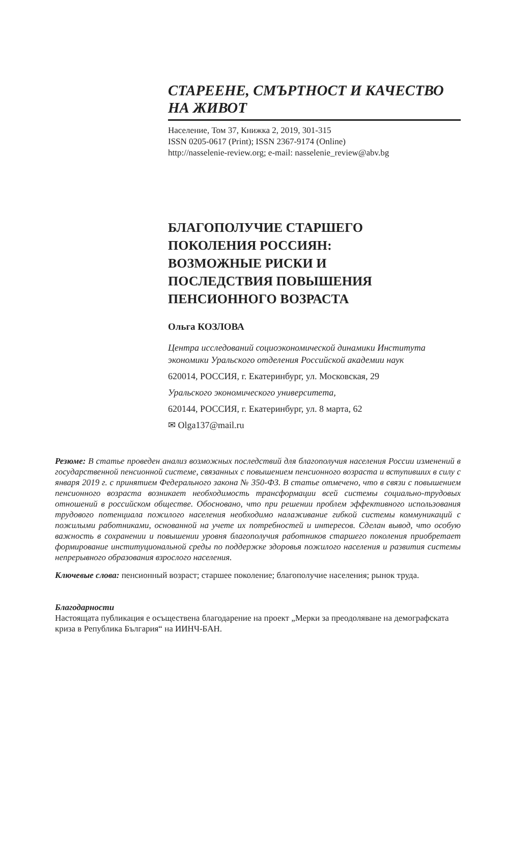СТАРЕЕНЕ, СМЪРТНОСТ И КАЧЕСТВО
НА ЖИВОТ
Население, Том 37, Книжка 2, 2019, 301-315
ISSN 0205-0617 (Print); ISSN 2367-9174 (Online)
http://nasselenie-review.org; e-mail: nasselenie_review@abv.bg
БЛАГОПОЛУЧИЕ СТАРШЕГО
ПОКОЛЕНИЯ РОССИЯН:
ВОЗМОЖНЫЕ РИСКИ И
ПОСЛЕДСТВИЯ ПОВЫШЕНИЯ
ПЕНСИОННОГО ВОЗРАСТА
Ольга КОЗЛОВА
Центра исследований социоэкономической динамики Института экономики Уральского отделения Российской академии наук
620014, РОССИЯ, г. Екатеринбург, ул. Московская, 29
Уральского экономического университета,
620144, РОССИЯ, г. Екатеринбург, ул. 8 марта, 62
✉ Olga137@mail.ru
Резюме: В статье проведен анализ возможных последствий для благополучия населения России изменений в государственной пенсионной системе, связанных с повышением пенсионного возраста и вступивших в силу с января 2019 г. с принятием Федерального закона № 350-ФЗ. В статье отмечено, что в связи с повышением пенсионного возраста возникает необходимость трансформации всей системы социально-трудовых отношений в российском обществе. Обосновано, что при решении проблем эффективного использования трудового потенциала пожилого населения необходимо налаживание гибкой системы коммуникаций с пожилыми работниками, основанной на учете их потребностей и интересов. Сделан вывод, что особую важность в сохранении и повышении уровня благополучия работников старшего поколения приобретает формирование институциональной среды по поддержке здоровья пожилого населения и развития системы непрерывного образования взрослого населения.
Ключевые слова: пенсионный возраст; старшее поколение; благополучие населения; рынок труда.
Благодарности
Настоящата публикация е осъществена благодарение на проект „Мерки за преодоляване на демографската криза в Република България“ на ИИНЧ-БАН.